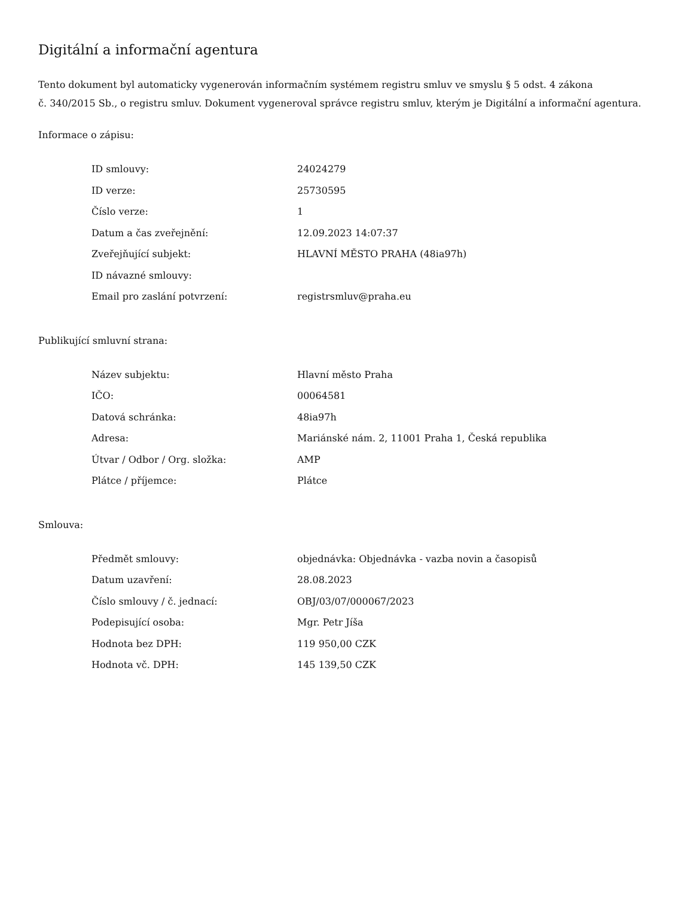Digitální a informační agentura
Tento dokument byl automaticky vygenerován informačním systémem registru smluv ve smyslu § 5 odst. 4 zákona
č. 340/2015 Sb., o registru smluv. Dokument vygeneroval správce registru smluv, kterým je Digitální a informační agentura.
Informace o zápisu:
| ID smlouvy: | 24024279 |
| ID verze: | 25730595 |
| Číslo verze: | 1 |
| Datum a čas zveřejnění: | 12.09.2023 14:07:37 |
| Zveřejňující subjekt: | HLAVNÍ MĚSTO PRAHA (48ia97h) |
| ID návazné smlouvy: | |
| Email pro zaslání potvrzení: | registrsmluv@praha.eu |
Publikující smluvní strana:
| Název subjektu: | Hlavní město Praha |
| IČO: | 00064581 |
| Datová schránka: | 48ia97h |
| Adresa: | Mariánské nám. 2, 11001 Praha 1, Česká republika |
| Útvar / Odbor / Org. složka: | AMP |
| Plátce / příjemce: | Plátce |
Smlouva:
| Předmět smlouvy: | objednávka: Objednávka - vazba novin a časopisů |
| Datum uzavření: | 28.08.2023 |
| Číslo smlouvy / č. jednací: | OBJ/03/07/000067/2023 |
| Podepisující osoba: | Mgr. Petr Jíša |
| Hodnota bez DPH: | 119 950,00 CZK |
| Hodnota vč. DPH: | 145 139,50 CZK |